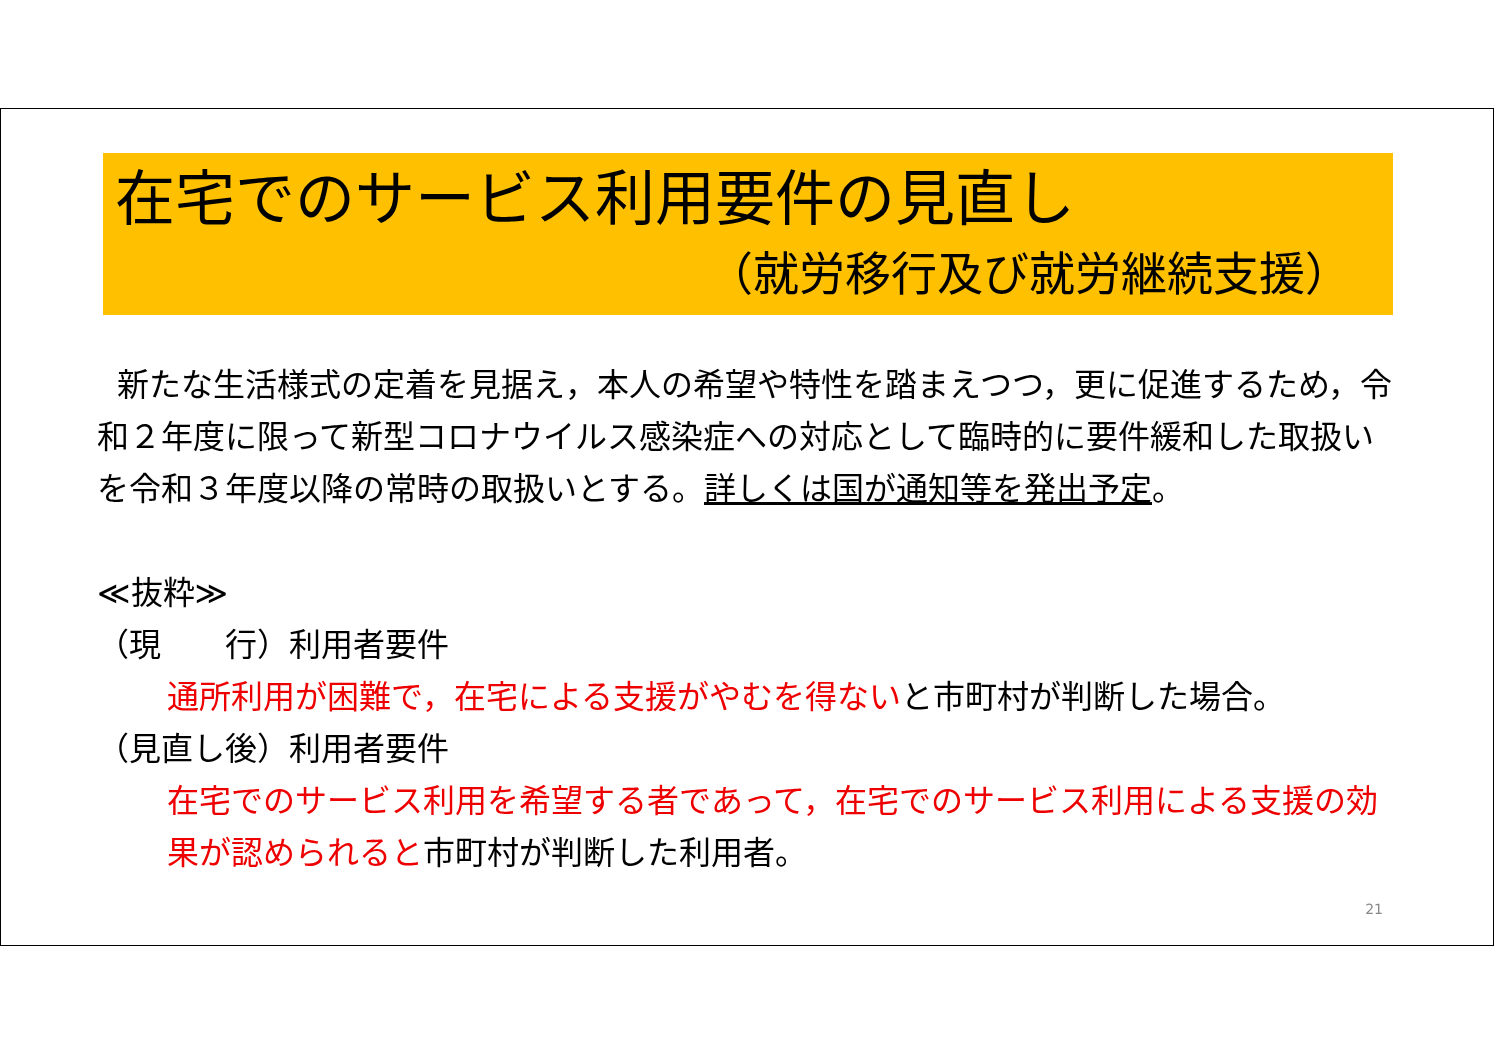在宅でのサービス利用要件の見直し
（就労移行及び就労継続支援）
新たな生活様式の定着を見据え，本人の希望や特性を踏まえつつ，更に促進するため，令和２年度に限って新型コロナウイルス感染症への対応として臨時的に要件緩和した取扱いを令和３年度以降の常時の取扱いとする。詳しくは国が通知等を発出予定。
≪抜粋≫
（現　　行）利用者要件
通所利用が困難で，在宅による支援がやむを得ないと市町村が判断した場合。
（見直し後）利用者要件
在宅でのサービス利用を希望する者であって，在宅でのサービス利用による支援の効果が認められると市町村が判断した利用者。
21